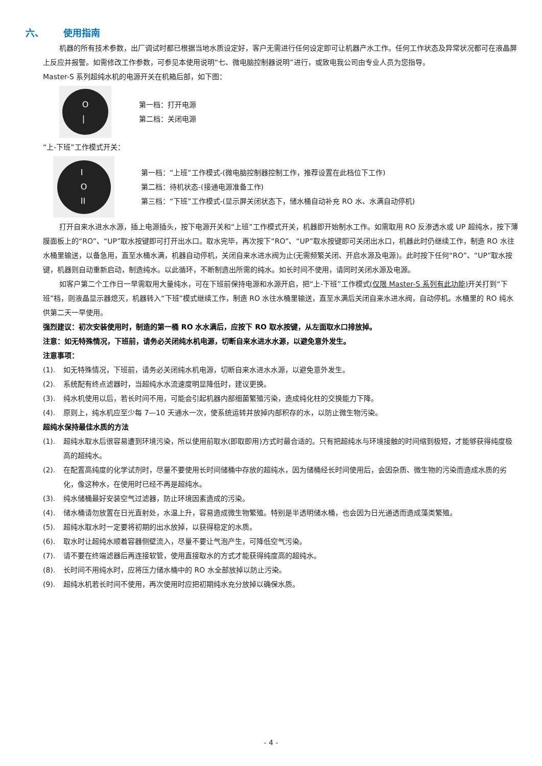六、 使用指南
机器的所有技术参数，出厂调试时都已根据当地水质设定好，客户无需进行任何设定即可让机器产水工作。任何工作状态及异常状况都可在液晶屏上反应并报警。如需修改工作参数，可参见本使用说明“七、微电脑控制器说明”进行，或致电我公司由专业人员为您指导。
Master-S 系列超纯水机的电源开关在机箱后部，如下图：
O
|
第一档：打开电源
第二档：关闭电源
“上-下班”工作模式开关：
I
O
II
第一档：“上班”工作模式-(微电脑控制器控制工作，推荐设置在此档位下工作)
第二档：待机状态-(接通电源准备工作)
第三档：“下班”工作模式-(显示屏关闭状态下，储水桶自动补充 RO 水、水满自动停机)
打开自来水进水水源，插上电源插头，按下电源开关和“上班”工作模式开关，机器即开始制水工作。如需取用 RO 反渗透水或 UP 超纯水，按下薄膜面板上的“RO”、“UP”取水按键即可打开出水口。取水完毕，再次按下“RO”、“UP”取水按键即可关闭出水口，机器此时仍继续工作，制造 RO 水往水桶里输送，以备急用，直至水桶水满，机器自动停机，关闭自来水进水阀为止(无需频繁关闭、开启水源及电源)。此时按下任何“RO”、“UP”取水按键，机器则自动重新启动，制造纯水。以此循环，不断制造出所需的纯水。如长时间不使用，请同时关闭水源及电源。
如客户第二个工作日一早需取用大量纯水，可在下班前保持电源和水源开启，把“上-下班”工作模式(仅限 Master-S 系列有此功能) 开关打到“下班”档，则液晶显示器熄灭，机器转入“下班”模式继续工作，制造 RO 水往水桶里输送，直至水满后关闭自来水进水阀，自动停机。水桶里的 RO 纯水供第二天一早使用。
强烈建议：初次安装使用时，制造的第一桶 RO 水水满后，应按下 RO 取水按键，从左面取水口排放掉。
注意：如无特殊情况，下班前，请务必关闭纯水机电源，切断自来水进水水源，以避免意外发生。
注意事项：
(1). 如无特殊情况，下班前，请务必关闭纯水机电源，切断自来水进水水源，以避免意外发生。
(2). 系统配有终点滤器时，当超纯水水流速度明显降低时，建议更换。
(3). 纯水机使用以后，若长时间不用，可能会引起机器内部细菌繁殖污染，造成纯化柱的交换能力下降。
(4). 原则上，纯水机应至少每 7—10 天通水一次，使系统运转并放掉内部积存的水，以防止微生物污染。
超纯水保持最佳水质的方法
(1). 超纯水取水后很容易遭到环境污染，所以使用前取水(即取即用)方式时最合适的。只有把超纯水与环境接触的时间缩到极短，才能够获得纯度极高的超纯水。
(2). 在配置高纯度的化学试剂时，尽量不要使用长时间储桶中存放的超纯水，因为储桶经长时间使用后，会因杂质、微生物的污染而造成水质的劣化，像这种水，在使用时已经不再是超纯水。
(3). 纯水储桶最好安装空气过滤器，防止环境因素造成的污染。
(4). 储水桶请勿放置在日光直射处，水温上升，容易造成微生物繁殖。特别是半透明储水桶，也会因为日光通透而造成藻类繁殖。
(5). 超纯水取水时一定要将初期的出水放掉，以获得稳定的水质。
(6). 取水时让超纯水顺着容器侧壁流入，尽量不要让气泡产生，可降低空气污染。
(7). 请不要在终端滤器后再连接软管，使用直接取水的方式才能获得纯度高的超纯水。
(8). 长时间不用纯水时，应将压力储水桶中的 RO 水全部放掉以防止污染。
(9). 超纯水机若长时间不使用，再次使用时应把初期纯水充分放掉以确保水质。
- 4 -